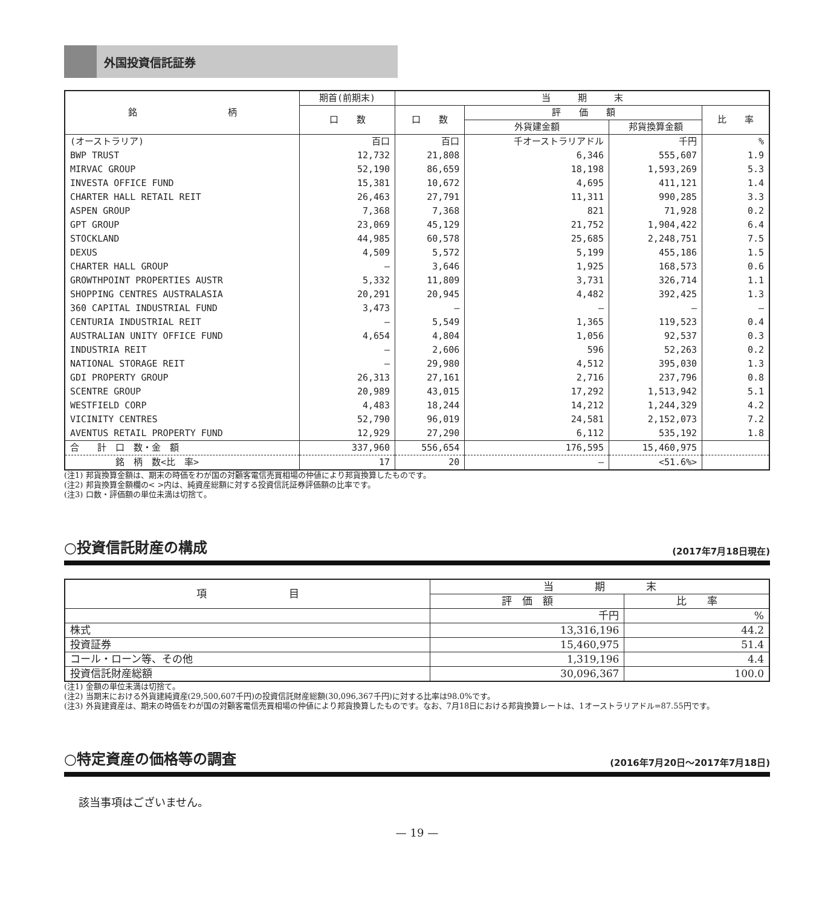外国投資信託証券
| 銘 柄 | 期首(前期末) | 当 期 末 | | | |
| --- | --- | --- | --- | --- | --- |
| | 口 数 | 口 数 | 評 価 額 | | 比 率 |
| | | | 外貨建金額 | 邦貨換算金額 | |
| (オーストラリア) | 百口 | 百口 | 千オーストラリアドル | 千円 | % |
| BWP TRUST | 12,732 | 21,808 | 6,346 | 555,607 | 1.9 |
| MIRVAC GROUP | 52,190 | 86,659 | 18,198 | 1,593,269 | 5.3 |
| INVESTA OFFICE FUND | 15,381 | 10,672 | 4,695 | 411,121 | 1.4 |
| CHARTER HALL RETAIL REIT | 26,463 | 27,791 | 11,311 | 990,285 | 3.3 |
| ASPEN GROUP | 7,368 | 7,368 | 821 | 71,928 | 0.2 |
| GPT GROUP | 23,069 | 45,129 | 21,752 | 1,904,422 | 6.4 |
| STOCKLAND | 44,985 | 60,578 | 25,685 | 2,248,751 | 7.5 |
| DEXUS | 4,509 | 5,572 | 5,199 | 455,186 | 1.5 |
| CHARTER HALL GROUP | — | 3,646 | 1,925 | 168,573 | 0.6 |
| GROWTHPOINT PROPERTIES AUSTR | 5,332 | 11,809 | 3,731 | 326,714 | 1.1 |
| SHOPPING CENTRES AUSTRALASIA | 20,291 | 20,945 | 4,482 | 392,425 | 1.3 |
| 360 CAPITAL INDUSTRIAL FUND | 3,473 | — | — | — | — |
| CENTURIA INDUSTRIAL REIT | — | 5,549 | 1,365 | 119,523 | 0.4 |
| AUSTRALIAN UNITY OFFICE FUND | 4,654 | 4,804 | 1,056 | 92,537 | 0.3 |
| INDUSTRIA REIT | — | 2,606 | 596 | 52,263 | 0.2 |
| NATIONAL STORAGE REIT | — | 29,980 | 4,512 | 395,030 | 1.3 |
| GDI PROPERTY GROUP | 26,313 | 27,161 | 2,716 | 237,796 | 0.8 |
| SCENTRE GROUP | 20,989 | 43,015 | 17,292 | 1,513,942 | 5.1 |
| WESTFIELD CORP | 4,483 | 18,244 | 14,212 | 1,244,329 | 4.2 |
| VICINITY CENTRES | 52,790 | 96,019 | 24,581 | 2,152,073 | 7.2 |
| AVENTUS RETAIL PROPERTY FUND | 12,929 | 27,290 | 6,112 | 535,192 | 1.8 |
| 合 計 口 数・金 額 | 337,960 | 556,654 | 176,595 | 15,460,975 | |
| 銘 柄 数<比 率> | 17 | 20 | — | <51.6%> | |
(注1) 邦貨換算金額は、期末の時価をわが国の対顧客電信売買相場の仲値により邦貨換算したものです。
(注2) 邦貨換算金額欄の< >内は、純資産総額に対する投資信託証券評価額の比率です。
(注3) 口数・評価額の単位未満は切捨て。
○投資信託財産の構成 (2017年7月18日現在)
| 項 目 | 当 期 末 | |
| | 評 価 額 | 比 率 |
| | 千円 | % |
| 株式 | 13,316,196 | 44.2 |
| 投資証券 | 15,460,975 | 51.4 |
| コール・ローン等、その他 | 1,319,196 | 4.4 |
| 投資信託財産総額 | 30,096,367 | 100.0 |
(注1) 金額の単位未満は切捨て。
(注2) 当期末における外貨建純資産(29,500,607千円)の投資信託財産総額(30,096,367千円)に対する比率は98.0%です。
(注3) 外貨建資産は、期末の時価をわが国の対顧客電信売買相場の仲値により邦貨換算したものです。なお、7月18日における邦貨換算レートは、1オーストラリアドル=87.55円です。
○特定資産の価格等の調査 (2016年7月20日～2017年7月18日)
該当事項はございません。
— 19 —